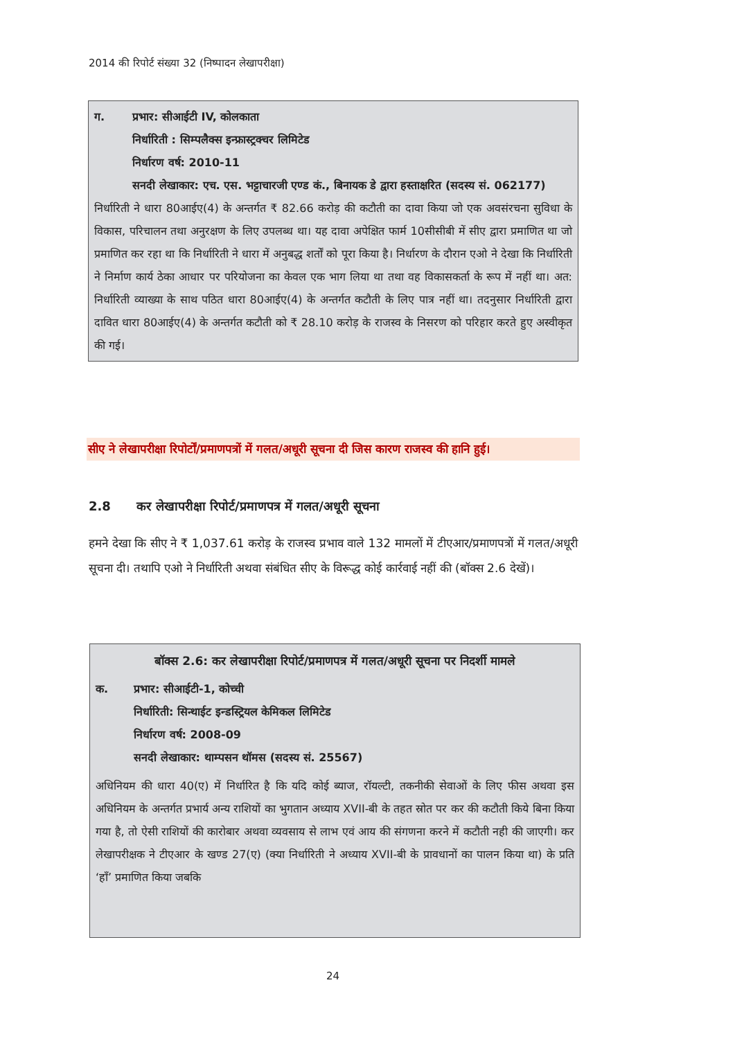2014 की रिपोर्ट संख्या 32 (निष्पादन लेखापरीक्षा)
ग. प्रभार: सीआईटी IV, कोलकाता
निर्धारिती : सिम्पलैक्स इन्फ्रास्ट्रक्चर लिमिटेड
निर्धारण वर्ष: 2010-11
सनदी लेखाकार: एच. एस. भट्टाचारजी एण्ड कं., बिनायक डे द्वारा हस्ताक्षरित (सदस्य सं. 062177)
निर्धारिती ने धारा 80आईए(4) के अन्तर्गत ₹ 82.66 करोड़ की कटौती का दावा किया जो एक अवसंरचना सुविधा के विकास, परिचालन तथा अनुरक्षण के लिए उपलब्ध था। यह दावा अपेक्षित फार्म 10सीसीबी में सीए द्वारा प्रमाणित था जो प्रमाणित कर रहा था कि निर्धारिती ने धारा में अनुबद्ध शर्तों को पूरा किया है। निर्धारण के दौरान एओ ने देखा कि निर्धारिती ने निर्माण कार्य ठेका आधार पर परियोजना का केवल एक भाग लिया था तथा वह विकासकर्ता के रूप में नहीं था। अत: निर्धारिती व्याख्या के साथ पठित धारा 80आईए(4) के अन्तर्गत कटौती के लिए पात्र नहीं था। तदनुसार निर्धारिती द्वारा दावित धारा 80आईए(4) के अन्तर्गत कटौती को ₹ 28.10 करोड़ के राजस्व के निसरण को परिहार करते हुए अस्वीकृत की गई।
सीए ने लेखापरीक्षा रिपोर्टों/प्रमाणपत्रों में गलत/अधूरी सूचना दी जिस कारण राजस्व की हानि हुई।
2.8 कर लेखापरीक्षा रिपोर्ट/प्रमाणपत्र में गलत/अधूरी सूचना
हमने देखा कि सीए ने ₹ 1,037.61 करोड़ के राजस्व प्रभाव वाले 132 मामलों में टीएआर/प्रमाणपत्रों में गलत/अधूरी सूचना दी। तथापि एओ ने निर्धारिती अथवा संबंधित सीए के विरूद्ध कोई कार्रवाई नहीं की (बॉक्स 2.6 देखें)।
बॉक्स 2.6: कर लेखापरीक्षा रिपोर्ट/प्रमाणपत्र में गलत/अधूरी सूचना पर निदर्शी मामले
क. प्रभार: सीआईटी-1, कोच्ची
निर्धारिती: सिन्थाईट इन्डस्ट्रियल केमिकल लिमिटेड
निर्धारण वर्ष: 2008-09
सनदी लेखाकार: थाम्पसन थॉमस (सदस्य सं. 25567)
अधिनियम की धारा 40(ए) में निर्धारित है कि यदि कोई ब्याज, रॉयल्टी, तकनीकी सेवाओं के लिए फीस अथवा इस अधिनियम के अन्तर्गत प्रभार्य अन्य राशियों का भुगतान अध्याय XVII-बी के तहत स्रोत पर कर की कटौती किये बिना किया गया है, तो ऐसी राशियों की कारोबार अथवा व्यवसाय से लाभ एवं आय की संगणना करने में कटौती नही की जाएगी। कर लेखापरीक्षक ने टीएआर के खण्ड 27(ए) (क्या निर्धारिती ने अध्याय XVII-बी के प्रावधानों का पालन किया था) के प्रति ‘हाँ’ प्रमाणित किया जबकि
24